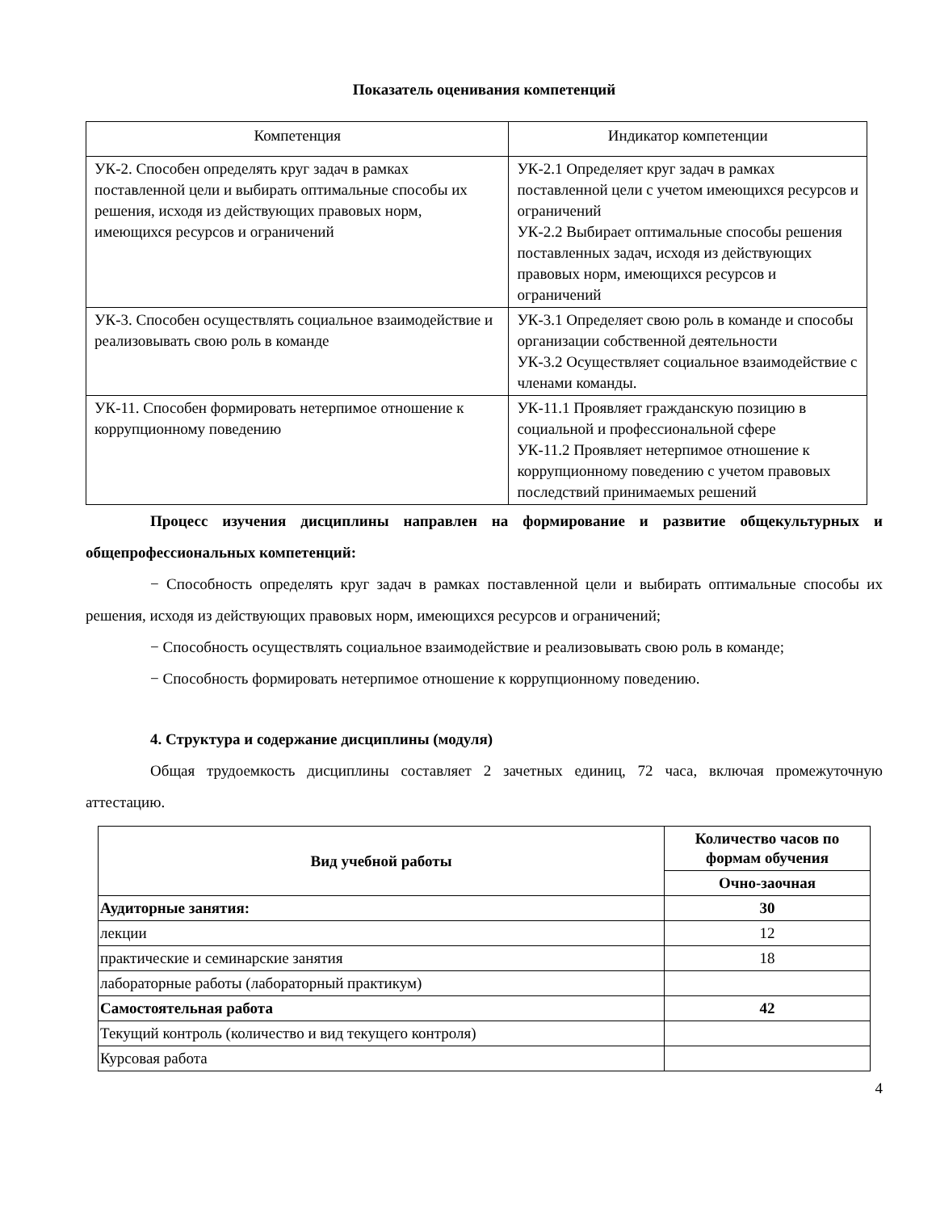Показатель оценивания компетенций
| Компетенция | Индикатор компетенции |
| --- | --- |
| УК-2. Способен определять круг задач в рамках поставленной цели и выбирать оптимальные способы их решения, исходя из действующих правовых норм, имеющихся ресурсов и ограничений | УК-2.1 Определяет круг задач в рамках поставленной цели с учетом имеющихся ресурсов и ограничений УК-2.2 Выбирает оптимальные способы решения поставленных задач, исходя из действующих правовых норм, имеющихся ресурсов и ограничений |
| УК-3. Способен осуществлять социальное взаимодействие и реализовывать свою роль в команде | УК-3.1 Определяет свою роль в команде и способы организации собственной деятельности УК-3.2 Осуществляет социальное взаимодействие с членами команды. |
| УК-11. Способен формировать нетерпимое отношение к коррупционному поведению | УК-11.1 Проявляет гражданскую позицию в социальной и профессиональной сфере УК-11.2 Проявляет нетерпимое отношение к коррупционному поведению с учетом правовых последствий принимаемых решений |
Процесс изучения дисциплины направлен на формирование и развитие общекультурных и общепрофессиональных компетенций:
− Способность определять круг задач в рамках поставленной цели и выбирать оптимальные способы их решения, исходя из действующих правовых норм, имеющихся ресурсов и ограничений;
− Способность осуществлять социальное взаимодействие и реализовывать свою роль в команде;
− Способность формировать нетерпимое отношение к коррупционному поведению.
4. Структура и содержание дисциплины (модуля)
Общая трудоемкость дисциплины составляет 2 зачетных единиц, 72 часа, включая промежуточную аттестацию.
| Вид учебной работы | Количество часов по формам обучения |
| --- | --- |
| | Очно-заочная |
| Аудиторные занятия: | 30 |
| лекции | 12 |
| практические и семинарские занятия | 18 |
| лабораторные работы (лабораторный практикум) | |
| Самостоятельная работа | 42 |
| Текущий контроль (количество и вид текущего контроля) | |
| Курсовая работа | |
4